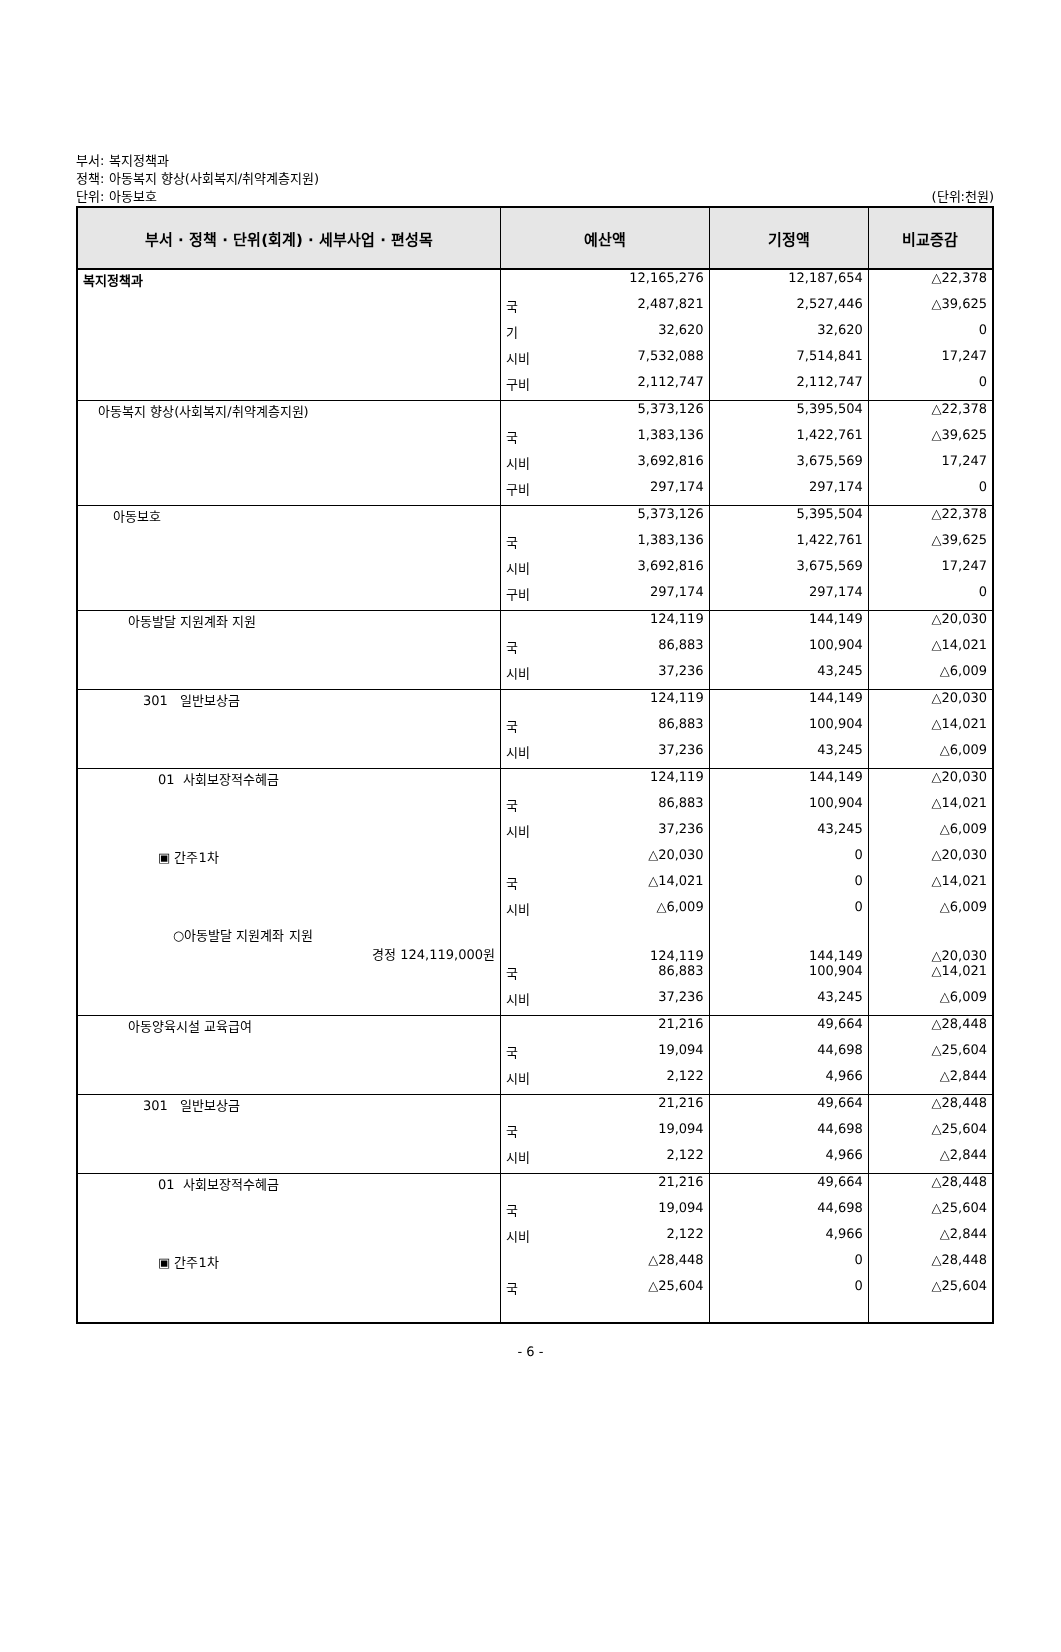부서: 복지정책과
정책: 아동복지 향상(사회복지/취약계층지원)
단위: 아동보호 (단위:천원)
| 부서 · 정책 · 단위(회계) · 세부사업 · 편성목 | 예산액 | | 기정액 | 비교증감 |
| --- | --- | --- | --- | --- |
| 복지정책과 | | 12,165,276 | 12,187,654 | △22,378 |
| | 국 | 2,487,821 | 2,527,446 | △39,625 |
| | 기 | 32,620 | 32,620 | 0 |
| | 시비 | 7,532,088 | 7,514,841 | 17,247 |
| | 구비 | 2,112,747 | 2,112,747 | 0 |
| 아동복지 향상(사회복지/취약계층지원) | | 5,373,126 | 5,395,504 | △22,378 |
| | 국 | 1,383,136 | 1,422,761 | △39,625 |
| | 시비 | 3,692,816 | 3,675,569 | 17,247 |
| | 구비 | 297,174 | 297,174 | 0 |
| 아동보호 | | 5,373,126 | 5,395,504 | △22,378 |
| | 국 | 1,383,136 | 1,422,761 | △39,625 |
| | 시비 | 3,692,816 | 3,675,569 | 17,247 |
| | 구비 | 297,174 | 297,174 | 0 |
| 아동발달 지원계좌 지원 | | 124,119 | 144,149 | △20,030 |
| | 국 | 86,883 | 100,904 | △14,021 |
| | 시비 | 37,236 | 43,245 | △6,009 |
| 301 일반보상금 | | 124,119 | 144,149 | △20,030 |
| | 국 | 86,883 | 100,904 | △14,021 |
| | 시비 | 37,236 | 43,245 | △6,009 |
| 01 사회보장적수혜금 | | 124,119 | 144,149 | △20,030 |
| | 국 | 86,883 | 100,904 | △14,021 |
| | 시비 | 37,236 | 43,245 | △6,009 |
| ▣ 간주1차 | | △20,030 | 0 | △20,030 |
| | 국 | △14,021 | 0 | △14,021 |
| | 시비 | △6,009 | 0 | △6,009 |
| ○아동발달 지원계좌 지원 경정 124,119,000원 | | 124,119 | 144,149 | △20,030 |
| | 국 | 86,883 | 100,904 | △14,021 |
| | 시비 | 37,236 | 43,245 | △6,009 |
| 아동양육시설 교육급여 | | 21,216 | 49,664 | △28,448 |
| | 국 | 19,094 | 44,698 | △25,604 |
| | 시비 | 2,122 | 4,966 | △2,844 |
| 301 일반보상금 | | 21,216 | 49,664 | △28,448 |
| | 국 | 19,094 | 44,698 | △25,604 |
| | 시비 | 2,122 | 4,966 | △2,844 |
| 01 사회보장적수혜금 | | 21,216 | 49,664 | △28,448 |
| | 국 | 19,094 | 44,698 | △25,604 |
| | 시비 | 2,122 | 4,966 | △2,844 |
| ▣ 간주1차 | | △28,448 | 0 | △28,448 |
| | 국 | △25,604 | 0 | △25,604 |
- 6 -